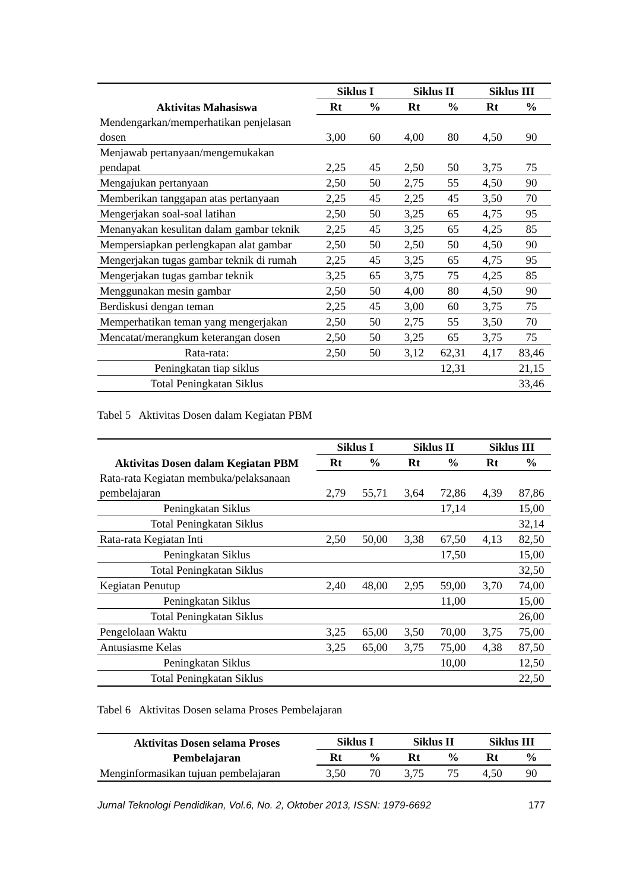| Aktivitas Mahasiswa | Siklus I | | Siklus II | | Siklus III | |
| --- | --- | --- | --- | --- | --- | --- |
| | Rt | % | Rt | % | Rt | % |
| Mendengarkan/memperhatikan penjelasan dosen | 3,00 | 60 | 4,00 | 80 | 4,50 | 90 |
| Menjawab pertanyaan/mengemukakan pendapat | 2,25 | 45 | 2,50 | 50 | 3,75 | 75 |
| Mengajukan pertanyaan | 2,50 | 50 | 2,75 | 55 | 4,50 | 90 |
| Memberikan tanggapan atas pertanyaan | 2,25 | 45 | 2,25 | 45 | 3,50 | 70 |
| Mengerjakan soal-soal latihan | 2,50 | 50 | 3,25 | 65 | 4,75 | 95 |
| Menanyakan kesulitan dalam gambar teknik | 2,25 | 45 | 3,25 | 65 | 4,25 | 85 |
| Mempersiapkan perlengkapan alat gambar | 2,50 | 50 | 2,50 | 50 | 4,50 | 90 |
| Mengerjakan tugas gambar teknik di rumah | 2,25 | 45 | 3,25 | 65 | 4,75 | 95 |
| Mengerjakan tugas gambar teknik | 3,25 | 65 | 3,75 | 75 | 4,25 | 85 |
| Menggunakan mesin gambar | 2,50 | 50 | 4,00 | 80 | 4,50 | 90 |
| Berdiskusi dengan teman | 2,25 | 45 | 3,00 | 60 | 3,75 | 75 |
| Memperhatikan teman yang mengerjakan | 2,50 | 50 | 2,75 | 55 | 3,50 | 70 |
| Mencatat/merangkum keterangan dosen | 2,50 | 50 | 3,25 | 65 | 3,75 | 75 |
| Rata-rata: | 2,50 | 50 | 3,12 | 62,31 | 4,17 | 83,46 |
| Peningkatan tiap siklus | | | | 12,31 | | 21,15 |
| Total Peningkatan Siklus | | | | | | 33,46 |
Tabel 5 Aktivitas Dosen dalam Kegiatan PBM
| Aktivitas Dosen dalam Kegiatan PBM | Siklus I | | Siklus II | | Siklus III | |
| --- | --- | --- | --- | --- | --- | --- |
| | Rt | % | Rt | % | Rt | % |
| Rata-rata Kegiatan membuka/pelaksanaan pembelajaran | 2,79 | 55,71 | 3,64 | 72,86 | 4,39 | 87,86 |
| Peningkatan Siklus | | | | 17,14 | | 15,00 |
| Total Peningkatan Siklus | | | | | | 32,14 |
| Rata-rata Kegiatan Inti | 2,50 | 50,00 | 3,38 | 67,50 | 4,13 | 82,50 |
| Peningkatan Siklus | | | | 17,50 | | 15,00 |
| Total Peningkatan Siklus | | | | | | 32,50 |
| Kegiatan Penutup | 2,40 | 48,00 | 2,95 | 59,00 | 3,70 | 74,00 |
| Peningkatan Siklus | | | | 11,00 | | 15,00 |
| Total Peningkatan Siklus | | | | | | 26,00 |
| Pengelolaan Waktu | 3,25 | 65,00 | 3,50 | 70,00 | 3,75 | 75,00 |
| Antusiasme Kelas | 3,25 | 65,00 | 3,75 | 75,00 | 4,38 | 87,50 |
| Peningkatan Siklus | | | | 10,00 | | 12,50 |
| Total Peningkatan Siklus | | | | | | 22,50 |
Tabel 6 Aktivitas Dosen selama Proses Pembelajaran
| Aktivitas Dosen selama Proses Pembelajaran | Siklus I | | Siklus II | | Siklus III | |
| --- | --- | --- | --- | --- | --- | --- |
| | Rt | % | Rt | % | Rt | % |
| Menginformasikan tujuan pembelajaran | 3,50 | 70 | 3,75 | 75 | 4,50 | 90 |
Jurnal Teknologi Pendidikan, Vol.6, No. 2, Oktober 2013, ISSN: 1979-6692 177